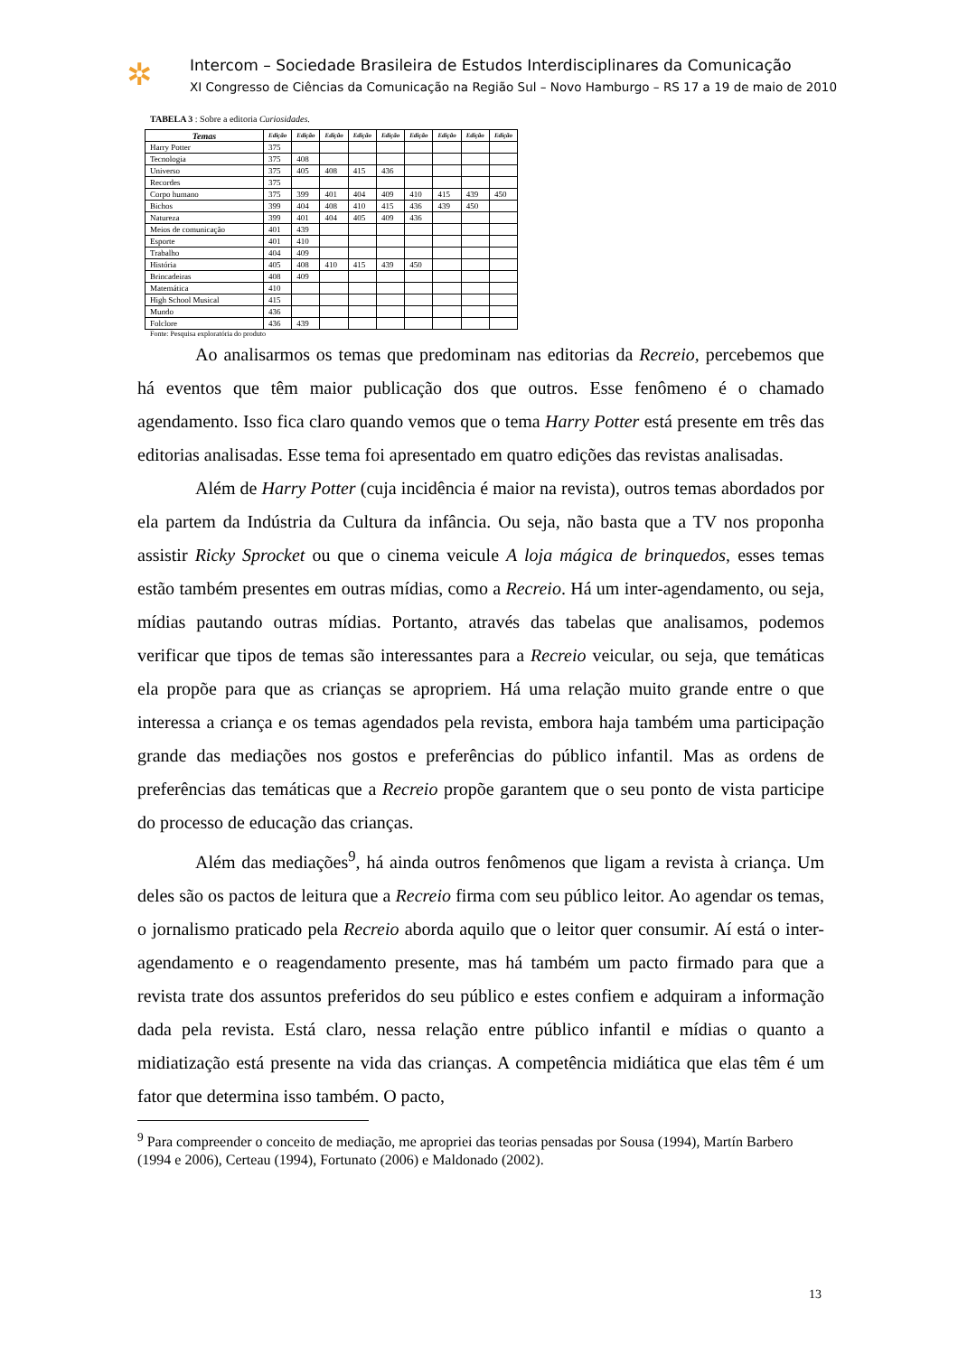✲
Intercom – Sociedade Brasileira de Estudos Interdisciplinares da Comunicação
XI Congresso de Ciências da Comunicação na Região Sul – Novo Hamburgo – RS 17 a 19 de maio de 2010
TABELA 3 : Sobre a editoria Curiosidades.
| Temas | Edição | Edição | Edição | Edição | Edição | Edição | Edição | Edição | Edição |
| --- | --- | --- | --- | --- | --- | --- | --- | --- | --- |
| Harry Potter | 375 | | | | | | | | |
| Tecnologia | 375 | 408 | | | | | | | |
| Universo | 375 | 405 | 408 | 415 | 436 | | | | |
| Recordes | 375 | | | | | | | | |
| Corpo humano | 375 | 399 | 401 | 404 | 409 | 410 | 415 | 439 | 450 |
| Bichos | 399 | 404 | 408 | 410 | 415 | 436 | 439 | 450 | |
| Natureza | 399 | 401 | 404 | 405 | 409 | 436 | | | |
| Meios de comunicação | 401 | 439 | | | | | | | |
| Esporte | 401 | 410 | | | | | | | |
| Trabalho | 404 | 409 | | | | | | | |
| História | 405 | 408 | 410 | 415 | 439 | 450 | | | |
| Brincadeiras | 408 | 409 | | | | | | | |
| Matemática | 410 | | | | | | | | |
| High School Musical | 415 | | | | | | | | |
| Mundo | 436 | | | | | | | | |
| Folclore | 436 | 439 | | | | | | | |
Fonte: Pesquisa exploratória do produto
Ao analisarmos os temas que predominam nas editorias da Recreio, percebemos que há eventos que têm maior publicação dos que outros. Esse fenômeno é o chamado agendamento. Isso fica claro quando vemos que o tema Harry Potter está presente em três das editorias analisadas. Esse tema foi apresentado em quatro edições das revistas analisadas.
Além de Harry Potter (cuja incidência é maior na revista), outros temas abordados por ela partem da Indústria da Cultura da infância. Ou seja, não basta que a TV nos proponha assistir Ricky Sprocket ou que o cinema veicule A loja mágica de brinquedos, esses temas estão também presentes em outras mídias, como a Recreio. Há um inter-agendamento, ou seja, mídias pautando outras mídias. Portanto, através das tabelas que analisamos, podemos verificar que tipos de temas são interessantes para a Recreio veicular, ou seja, que temáticas ela propõe para que as crianças se apropriem. Há uma relação muito grande entre o que interessa a criança e os temas agendados pela revista, embora haja também uma participação grande das mediações nos gostos e preferências do público infantil. Mas as ordens de preferências das temáticas que a Recreio propõe garantem que o seu ponto de vista participe do processo de educação das crianças.
Além das mediações<sup>9</sup>, há ainda outros fenômenos que ligam a revista à criança. Um deles são os pactos de leitura que a Recreio firma com seu público leitor. Ao agendar os temas, o jornalismo praticado pela Recreio aborda aquilo que o leitor quer consumir. Aí está o inter-agendamento e o reagendamento presente, mas há também um pacto firmado para que a revista trate dos assuntos preferidos do seu público e estes confiem e adquiram a informação dada pela revista. Está claro, nessa relação entre público infantil e mídias o quanto a midiatização está presente na vida das crianças. A competência midiática que elas têm é um fator que determina isso também. O pacto,
<sup>9</sup> Para compreender o conceito de mediação, me apropriei das teorias pensadas por Sousa (1994), Martín Barbero (1994 e 2006), Certeau (1994), Fortunato (2006) e Maldonado (2002).
13